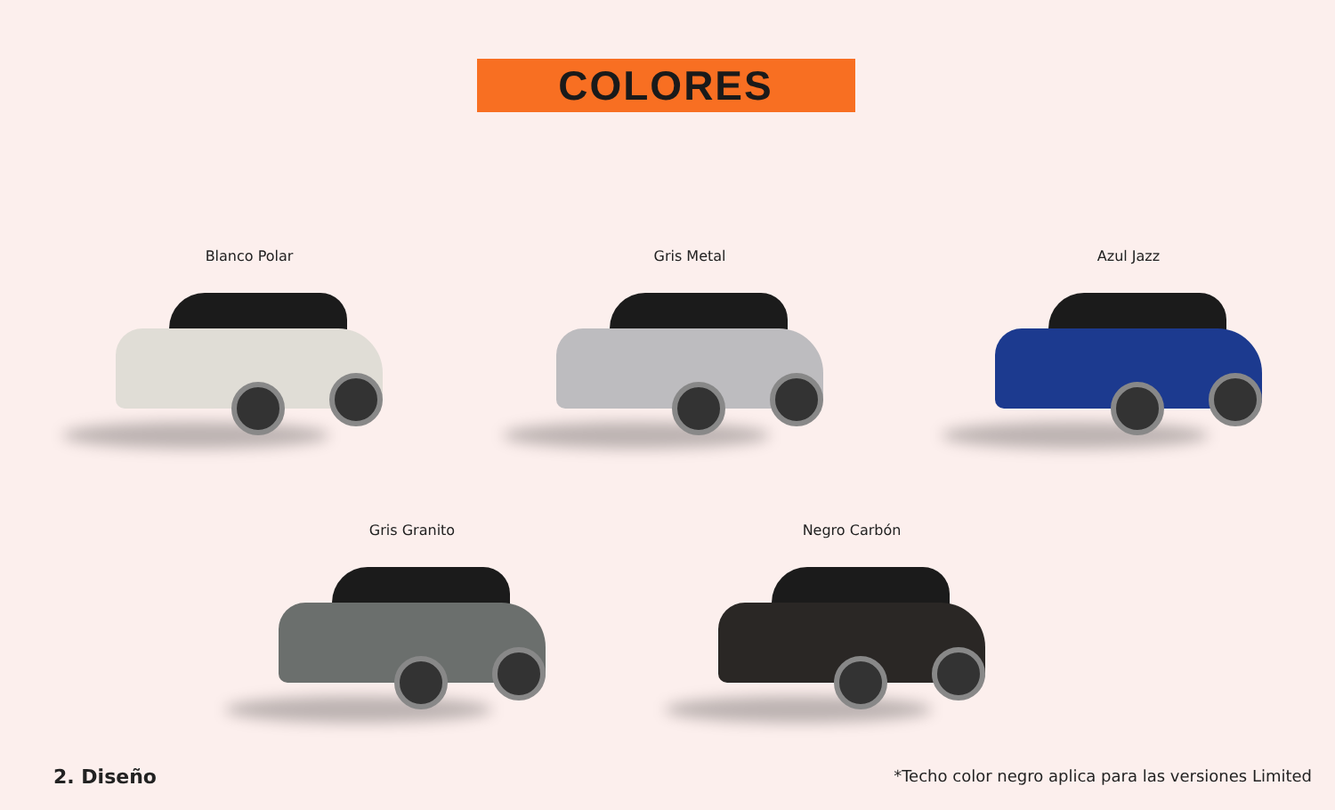COLORES
Blanco Polar Gris Metal Azul Jazz
Gris Granito Negro Carbón
2. Diseño
*Techo color negro aplica para las versiones Limited